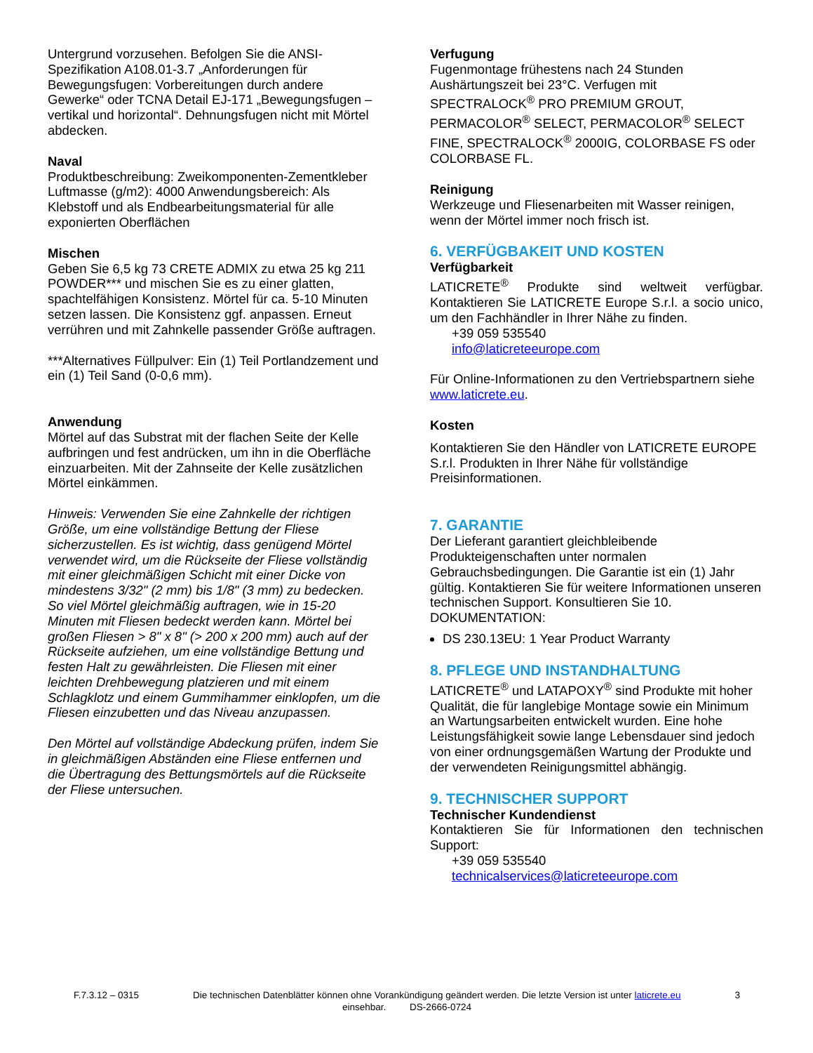Untergrund vorzusehen. Befolgen Sie die ANSI-Spezifikation A108.01-3.7 „Anforderungen für Bewegungsfugen: Vorbereitungen durch andere Gewerke“ oder TCNA Detail EJ-171 „Bewegungsfugen – vertikal und horizontal“. Dehnungsfugen nicht mit Mörtel abdecken.
Naval
Produktbeschreibung: Zweikomponenten-Zementkleber Luftmasse (g/m2): 4000 Anwendungsbereich: Als Klebstoff und als Endbearbeitungsmaterial für alle exponierten Oberflächen
Mischen
Geben Sie 6,5 kg 73 CRETE ADMIX zu etwa 25 kg 211 POWDER*** und mischen Sie es zu einer glatten, spachtelfähigen Konsistenz. Mörtel für ca. 5-10 Minuten setzen lassen. Die Konsistenz ggf. anpassen. Erneut verrühren und mit Zahnkelle passender Größe auftragen.
***Alternatives Füllpulver: Ein (1) Teil Portlandzement und ein (1) Teil Sand (0-0,6 mm).
Anwendung
Mörtel auf das Substrat mit der flachen Seite der Kelle aufbringen und fest andrücken, um ihn in die Oberfläche einzuarbeiten. Mit der Zahnseite der Kelle zusätzlichen Mörtel einkämmen.
Hinweis: Verwenden Sie eine Zahnkelle der richtigen Größe, um eine vollständige Bettung der Fliese sicherzustellen. Es ist wichtig, dass genügend Mörtel verwendet wird, um die Rückseite der Fliese vollständig mit einer gleichmäßigen Schicht mit einer Dicke von mindestens 3/32" (2 mm) bis 1/8" (3 mm) zu bedecken. So viel Mörtel gleichmäßig auftragen, wie in 15-20 Minuten mit Fliesen bedeckt werden kann. Mörtel bei großen Fliesen > 8" x 8" (> 200 x 200 mm) auch auf der Rückseite aufziehen, um eine vollständige Bettung und festen Halt zu gewährleisten. Die Fliesen mit einer leichten Drehbewegung platzieren und mit einem Schlagklotz und einem Gummihammer einklopfen, um die Fliesen einzubetten und das Niveau anzupassen.
Den Mörtel auf vollständige Abdeckung prüfen, indem Sie in gleichmäßigen Abständen eine Fliese entfernen und die Übertragung des Bettungsmörtels auf die Rückseite der Fliese untersuchen.
Verfugung
Fugenmontage frühestens nach 24 Stunden Aushärtungszeit bei 23°C. Verfugen mit SPECTRALOCK<sup>®</sup> PRO PREMIUM GROUT, PERMACOLOR<sup>®</sup> SELECT, PERMACOLOR<sup>®</sup> SELECT FINE, SPECTRALOCK<sup>®</sup> 2000IG, COLORBASE FS oder COLORBASE FL.
Reinigung
Werkzeuge und Fliesenarbeiten mit Wasser reinigen, wenn der Mörtel immer noch frisch ist.
6. VERFÜGBAKEIT UND KOSTEN
Verfügbarkeit
LATICRETE<sup>®</sup> Produkte sind weltweit verfügbar. Kontaktieren Sie LATICRETE Europe S.r.l. a socio unico, um den Fachhändler in Ihrer Nähe zu finden.
+39 059 535540
info@laticreteeurope.com
Für Online-Informationen zu den Vertriebspartnern siehe www.laticrete.eu.
Kosten
Kontaktieren Sie den Händler von LATICRETE EUROPE S.r.l. Produkten in Ihrer Nähe für vollständige Preisinformationen.
7. GARANTIE
Der Lieferant garantiert gleichbleibende Produkteigenschaften unter normalen Gebrauchsbedingungen. Die Garantie ist ein (1) Jahr gültig. Kontaktieren Sie für weitere Informationen unseren technischen Support. Konsultieren Sie 10. DOKUMENTATION:
DS 230.13EU: 1 Year Product Warranty
8. PFLEGE UND INSTANDHALTUNG
LATICRETE<sup>®</sup> und LATAPOXY<sup>®</sup> sind Produkte mit hoher Qualität, die für langlebige Montage sowie ein Minimum an Wartungsarbeiten entwickelt wurden. Eine hohe Leistungsfähigkeit sowie lange Lebensdauer sind jedoch von einer ordnungsgemäßen Wartung der Produkte und der verwendeten Reinigungsmittel abhängig.
9. TECHNISCHER SUPPORT
Technischer Kundendienst
Kontaktieren Sie für Informationen den technischen Support:
+39 059 535540
technicalservices@laticreteeurope.com
F.7.3.12 – 0315 Die technischen Datenblätter können ohne Vorankündigung geändert werden. Die letzte Version ist unter laticrete.eu 3
einsehbar. DS-2666-0724